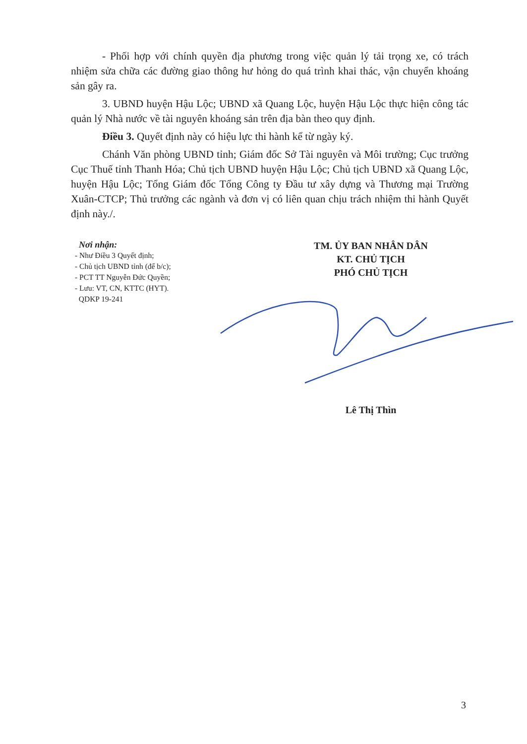- Phối hợp với chính quyền địa phương trong việc quản lý tải trọng xe, có trách nhiệm sửa chữa các đường giao thông hư hỏng do quá trình khai thác, vận chuyển khoáng sản gây ra.
3. UBND huyện Hậu Lộc; UBND xã Quang Lộc, huyện Hậu Lộc thực hiện công tác quản lý Nhà nước về tài nguyên khoáng sản trên địa bàn theo quy định.
Điều 3. Quyết định này có hiệu lực thi hành kể từ ngày ký.
Chánh Văn phòng UBND tỉnh; Giám đốc Sở Tài nguyên và Môi trường; Cục trưởng Cục Thuế tỉnh Thanh Hóa; Chủ tịch UBND huyện Hậu Lộc; Chủ tịch UBND xã Quang Lộc, huyện Hậu Lộc; Tổng Giám đốc Tổng Công ty Đầu tư xây dựng và Thương mại Trường Xuân-CTCP; Thủ trưởng các ngành và đơn vị có liên quan chịu trách nhiệm thi hành Quyết định này./.
Nơi nhận:
- Như Điều 3 Quyết định;
- Chủ tịch UBND tỉnh (để b/c);
- PCT TT Nguyễn Đức Quyền;
- Lưu: VT, CN, KTTC (HYT).
QDKP 19-241
TM. ỦY BAN NHÂN DÂN
KT. CHỦ TỊCH
PHÓ CHỦ TỊCH
Lê Thị Thìn
3